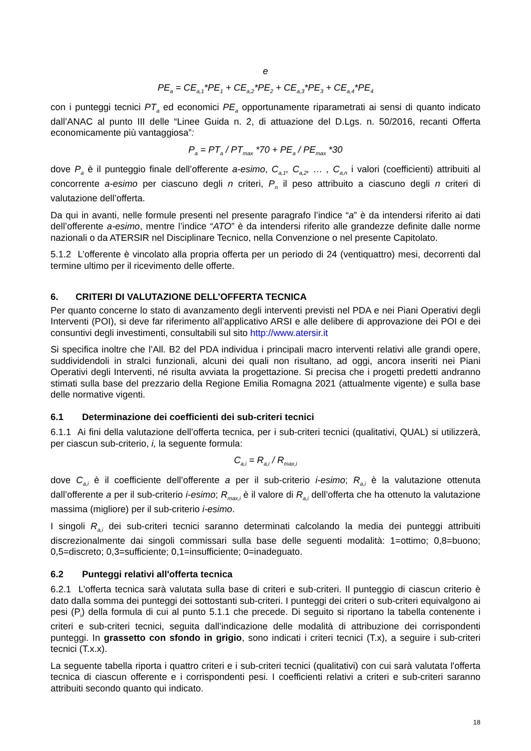e
PE<sub>a</sub> = CE<sub>a,1</sub>*PE<sub>1</sub> + CE<sub>a,2</sub>*PE<sub>2</sub> + CE<sub>a,3</sub>*PE<sub>3</sub> + CE<sub>a,4</sub>*PE<sub>4</sub>
con i punteggi tecnici PT<sub>a</sub> ed economici PE<sub>a</sub> opportunamente riparametrati ai sensi di quanto indicato dall’ANAC al punto III delle “Linee Guida n. 2, di attuazione del D.Lgs. n. 50/2016, recanti Offerta economicamente più vantaggiosa”:
P<sub>a</sub> = PT<sub>a</sub> / PT<sub>max</sub> *70 + PE<sub>a</sub> / PE<sub>max</sub> *30
dove P<sub>a</sub> è il punteggio finale dell’offerente a-esimo, C<sub>a,1</sub>, C<sub>a,2</sub>, … , C<sub>a,n</sub> i valori (coefficienti) attribuiti al concorrente a-esimo per ciascuno degli n criteri, P<sub>n</sub> il peso attribuito a ciascuno degli n criteri di valutazione dell’offerta.
Da qui in avanti, nelle formule presenti nel presente paragrafo l’indice “a” è da intendersi riferito ai dati dell’offerente a-esimo, mentre l’indice “ATO” è da intendersi riferito alle grandezze definite dalle norme nazionali o da ATERSIR nel Disciplinare Tecnico, nella Convenzione o nel presente Capitolato.
5.1.2 L’offerente è vincolato alla propria offerta per un periodo di 24 (ventiquattro) mesi, decorrenti dal termine ultimo per il ricevimento delle offerte.
6. CRITERI DI VALUTAZIONE DELL’OFFERTA TECNICA
Per quanto concerne lo stato di avanzamento degli interventi previsti nel PDA e nei Piani Operativi degli Interventi (POI), si deve far riferimento all’applicativo ARSI e alle delibere di approvazione dei POI e dei consuntivi degli investimenti, consultabili sul sito http://www.atersir.it
Si specifica inoltre che l’All. B2 del PDA individua i principali macro interventi relativi alle grandi opere, suddividendoli in stralci funzionali, alcuni dei quali non risultano, ad oggi, ancora inseriti nei Piani Operativi degli Interventi, né risulta avviata la progettazione. Si precisa che i progetti predetti andranno stimati sulla base del prezzario della Regione Emilia Romagna 2021 (attualmente vigente) e sulla base delle normative vigenti.
6.1 Determinazione dei coefficienti dei sub-criteri tecnici
6.1.1 Ai fini della valutazione dell’offerta tecnica, per i sub-criteri tecnici (qualitativi, QUAL) si utilizzerà, per ciascun sub-criterio, i, la seguente formula:
C<sub>a,i</sub> = R<sub>a,i</sub> / R<sub>max,i</sub>
dove C<sub>a,i</sub> è il coefficiente dell’offerente a per il sub-criterio i-esimo; R<sub>a,i</sub> è la valutazione ottenuta dall’offerente a per il sub-criterio i-esimo; R<sub>max,i</sub> è il valore di R<sub>a,i</sub> dell’offerta che ha ottenuto la valutazione massima (migliore) per il sub-criterio i-esimo.
I singoli R<sub>a,i</sub> dei sub-criteri tecnici saranno determinati calcolando la media dei punteggi attribuiti discrezionalmente dai singoli commissari sulla base delle seguenti modalità: 1=ottimo; 0,8=buono; 0,5=discreto; 0,3=sufficiente; 0,1=insufficiente; 0=inadeguato.
6.2 Punteggi relativi all'offerta tecnica
6.2.1 L’offerta tecnica sarà valutata sulla base di criteri e sub-criteri. Il punteggio di ciascun criterio è dato dalla somma dei punteggi dei sottostanti sub-criteri. I punteggi dei criteri o sub-criteri equivalgono ai pesi (P<sub>i</sub>) della formula di cui al punto 5.1.1 che precede. Di seguito si riportano la tabella contenente i criteri e sub-criteri tecnici, seguita dall’indicazione delle modalità di attribuzione dei corrispondenti punteggi. In grassetto con sfondo in grigio, sono indicati i criteri tecnici (T.x), a seguire i sub-criteri tecnici (T.x.x).
La seguente tabella riporta i quattro criteri e i sub-criteri tecnici (qualitativi) con cui sarà valutata l'offerta tecnica di ciascun offerente e i corrispondenti pesi. I coefficienti relativi a criteri e sub-criteri saranno attribuiti secondo quanto qui indicato.
18